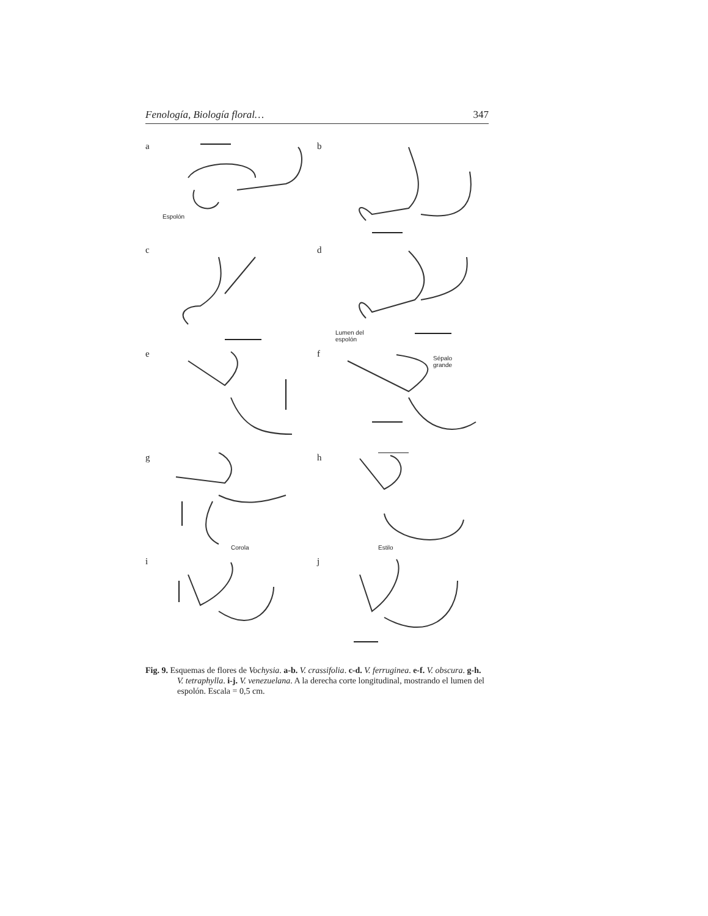Fenología, Biología floral… 347
a
Espolón
b
c
d
Lumen del
espolón
e
f Sépalo
grande
g
Corola
h
Estilo
i
j
Fig. 9. Esquemas de flores de Vochysia. a-b. V. crassifolia. c-d. V. ferruginea. e-f. V. obscura. g-h. V. tetraphylla. i-j. V. venezuelana. A la derecha corte longitudinal, mostrando el lumen del espolón. Escala = 0,5 cm.